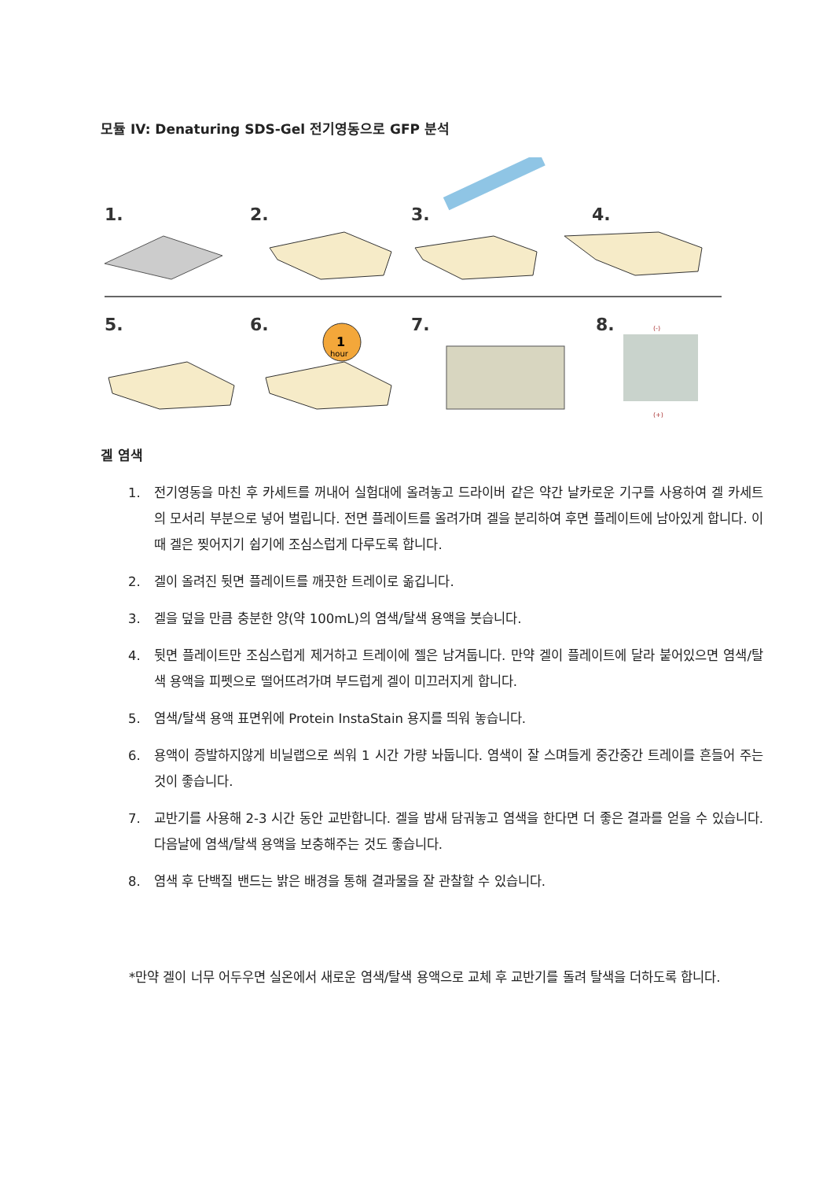모듈 IV: Denaturing SDS-Gel 전기영동으로 GFP 분석
1.
2.
3.
4.
5.
6.
7.
8.
1
hour
(-)
(+)
겔 염색
1. 전기영동을 마친 후 카세트를 꺼내어 실험대에 올려놓고 드라이버 같은 약간 날카로운 기구를 사용하여 겔 카세트의 모서리 부분으로 넣어 벌립니다. 전면 플레이트를 올려가며 겔을 분리하여 후면 플레이트에 남아있게 합니다. 이 때 겔은 찢어지기 쉽기에 조심스럽게 다루도록 합니다.
2. 겔이 올려진 뒷면 플레이트를 깨끗한 트레이로 옮깁니다.
3. 겔을 덮을 만큼 충분한 양(약 100mL)의 염색/탈색 용액을 붓습니다.
4. 뒷면 플레이트만 조심스럽게 제거하고 트레이에 젤은 남겨둡니다. 만약 겔이 플레이트에 달라 붙어있으면 염색/탈색 용액을 피펫으로 떨어뜨려가며 부드럽게 겔이 미끄러지게 합니다.
5. 염색/탈색 용액 표면위에 Protein InstaStain 용지를 띄워 놓습니다.
6. 용액이 증발하지않게 비닐랩으로 씌워 1 시간 가량 놔둡니다. 염색이 잘 스며들게 중간중간 트레이를 흔들어 주는 것이 좋습니다.
7. 교반기를 사용해 2-3 시간 동안 교반합니다. 겔을 밤새 담궈놓고 염색을 한다면 더 좋은 결과를 얻을 수 있습니다. 다음날에 염색/탈색 용액을 보충해주는 것도 좋습니다.
8. 염색 후 단백질 밴드는 밝은 배경을 통해 결과물을 잘 관찰할 수 있습니다.
*만약 겔이 너무 어두우면 실온에서 새로운 염색/탈색 용액으로 교체 후 교반기를 돌려 탈색을 더하도록 합니다.